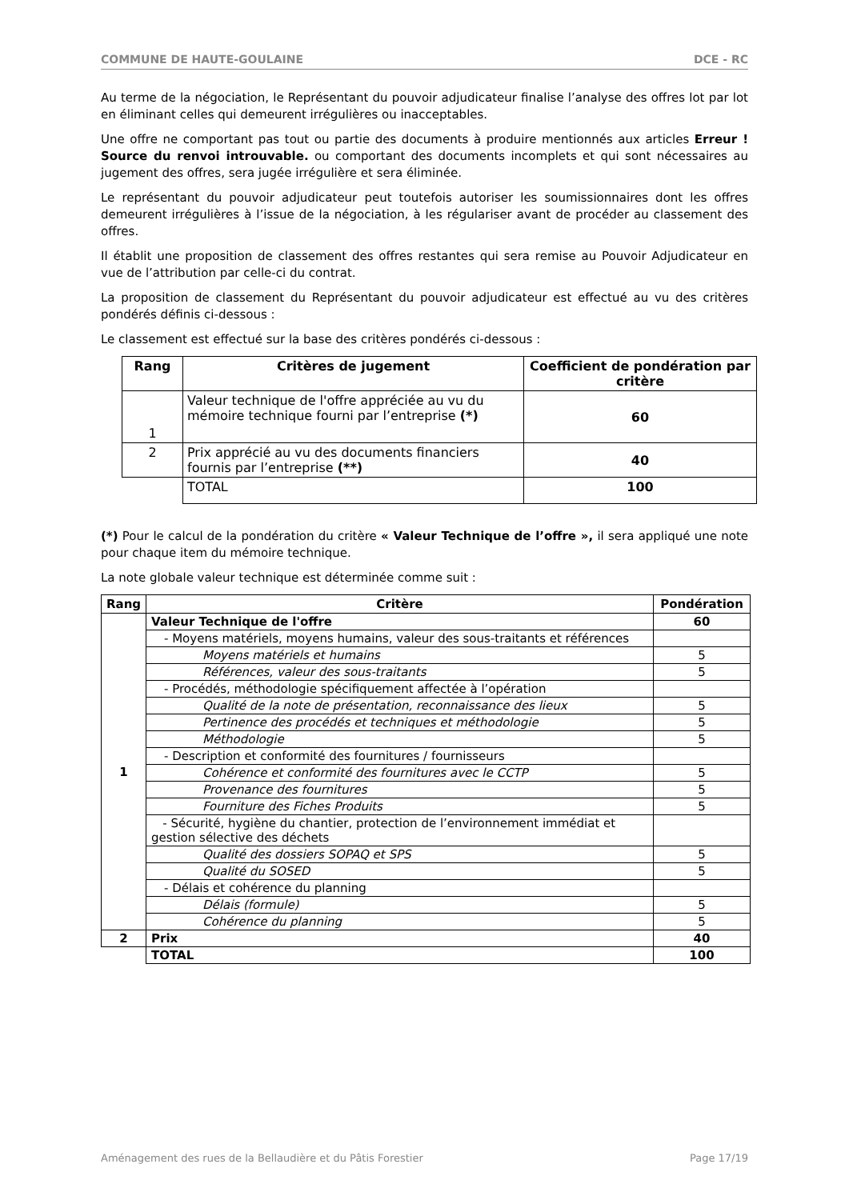COMMUNE DE HAUTE-GOULAINE DCE - RC
Au terme de la négociation, le Représentant du pouvoir adjudicateur finalise l’analyse des offres lot par lot en éliminant celles qui demeurent irrégulières ou inacceptables.
Une offre ne comportant pas tout ou partie des documents à produire mentionnés aux articles Erreur ! Source du renvoi introuvable. ou comportant des documents incomplets et qui sont nécessaires au jugement des offres, sera jugée irrégulière et sera éliminée.
Le représentant du pouvoir adjudicateur peut toutefois autoriser les soumissionnaires dont les offres demeurent irrégulières à l’issue de la négociation, à les régulariser avant de procéder au classement des offres.
Il établit une proposition de classement des offres restantes qui sera remise au Pouvoir Adjudicateur en vue de l’attribution par celle-ci du contrat.
La proposition de classement du Représentant du pouvoir adjudicateur est effectué au vu des critères pondérés définis ci-dessous :
Le classement est effectué sur la base des critères pondérés ci-dessous :
| Rang | Critères de jugement | Coefficient de pondération par critère |
| --- | --- | --- |
| 1 | Valeur technique de l'offre appréciée au vu du mémoire technique fourni par l’entreprise (*) | 60 |
| 2 | Prix apprécié au vu des documents financiers fournis par l’entreprise (**) | 40 |
| | TOTAL | 100 |
(*) Pour le calcul de la pondération du critère « Valeur Technique de l’offre », il sera appliqué une note pour chaque item du mémoire technique.
La note globale valeur technique est déterminée comme suit :
| Rang | Critère | Pondération |
| --- | --- | --- |
| 1 | Valeur Technique de l'offre | 60 |
| | - Moyens matériels, moyens humains, valeur des sous-traitants et références | |
| | Moyens matériels et humains | 5 |
| | Références, valeur des sous-traitants | 5 |
| | - Procédés, méthodologie spécifiquement affectée à l’opération | |
| | Qualité de la note de présentation, reconnaissance des lieux | 5 |
| | Pertinence des procédés et techniques et méthodologie | 5 |
| | Méthodologie | 5 |
| | - Description et conformité des fournitures / fournisseurs | |
| | Cohérence et conformité des fournitures avec le CCTP | 5 |
| | Provenance des fournitures | 5 |
| | Fourniture des Fiches Produits | 5 |
| | - Sécurité, hygiène du chantier, protection de l’environnement immédiat et gestion sélective des déchets | |
| | Qualité des dossiers SOPAQ et SPS | 5 |
| | Qualité du SOSED | 5 |
| | - Délais et cohérence du planning | |
| | Délais (formule) | 5 |
| | Cohérence du planning | 5 |
| 2 | Prix | 40 |
| | TOTAL | 100 |
Aménagement des rues de la Bellaudière et du Pâtis Forestier Page 17/19